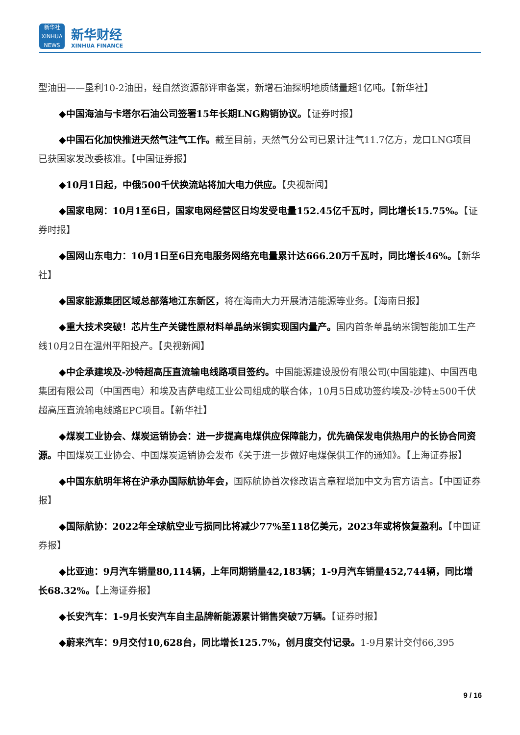新华社
XINHUA NEWS
新华财经
XINHUA FINANCE
型油田——垦利10-2油田，经自然资源部评审备案，新增石油探明地质储量超1亿吨。【新华社】
◆中国海油与卡塔尔石油公司签署15年长期LNG购销协议。【证券时报】
◆中国石化加快推进天然气注气工作。截至目前，天然气分公司已累计注气11.7亿方，龙口LNG项目已获国家发改委核准。【中国证券报】
◆10月1日起，中俄500千伏换流站将加大电力供应。【央视新闻】
◆国家电网：10月1至6日，国家电网经营区日均发受电量152.45亿千瓦时，同比增长15.75%。【证券时报】
◆国网山东电力：10月1日至6日充电服务网络充电量累计达666.20万千瓦时，同比增长46%。【新华社】
◆国家能源集团区域总部落地江东新区，将在海南大力开展清洁能源等业务。【海南日报】
◆重大技术突破！芯片生产关键性原材料单晶纳米铜实现国内量产。国内首条单晶纳米铜智能加工生产线10月2日在温州平阳投产。【央视新闻】
◆中企承建埃及-沙特超高压直流输电线路项目签约。中国能源建设股份有限公司(中国能建)、中国西电集团有限公司（中国西电）和埃及吉萨电缆工业公司组成的联合体，10月5日成功签约埃及-沙特±500千伏超高压直流输电线路EPC项目。【新华社】
◆煤炭工业协会、煤炭运销协会：进一步提高电煤供应保障能力，优先确保发电供热用户的长协合同资源。中国煤炭工业协会、中国煤炭运销协会发布《关于进一步做好电煤保供工作的通知》。【上海证券报】
◆中国东航明年将在沪承办国际航协年会，国际航协首次修改语言章程增加中文为官方语言。【中国证券报】
◆国际航协：2022年全球航空业亏损同比将减少77%至118亿美元，2023年或将恢复盈利。【中国证券报】
◆比亚迪：9月汽车销量80,114辆，上年同期销量42,183辆；1-9月汽车销量452,744辆，同比增长68.32%。【上海证券报】
◆长安汽车：1-9月长安汽车自主品牌新能源累计销售突破7万辆。【证券时报】
◆蔚来汽车：9月交付10,628台，同比增长125.7%，创月度交付记录。1-9月累计交付66,395
9 / 16